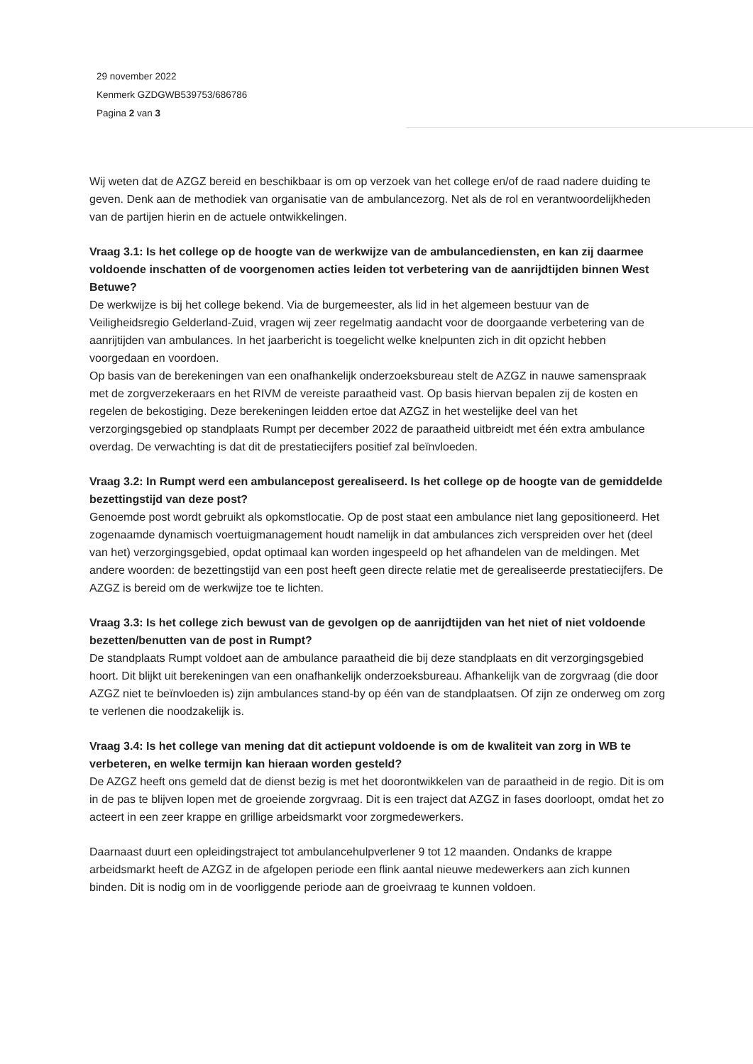29 november 2022
Kenmerk GZDGWB539753/686786
Pagina 2 van 3
Wij weten dat de AZGZ bereid en beschikbaar is om op verzoek van het college en/of de raad nadere duiding te geven. Denk aan de methodiek van organisatie van de ambulancezorg. Net als de rol en verantwoordelijkheden van de partijen hierin en de actuele ontwikkelingen.
Vraag 3.1: Is het college op de hoogte van de werkwijze van de ambulancediensten, en kan zij daarmee voldoende inschatten of de voorgenomen acties leiden tot verbetering van de aanrijdtijden binnen West Betuwe?
De werkwijze is bij het college bekend. Via de burgemeester, als lid in het algemeen bestuur van de Veiligheidsregio Gelderland-Zuid, vragen wij zeer regelmatig aandacht voor de doorgaande verbetering van de aanrijtijden van ambulances. In het jaarbericht is toegelicht welke knelpunten zich in dit opzicht hebben voorgedaan en voordoen.
Op basis van de berekeningen van een onafhankelijk onderzoeksbureau stelt de AZGZ in nauwe samenspraak met de zorgverzekeraars en het RIVM de vereiste paraatheid vast. Op basis hiervan bepalen zij de kosten en regelen de bekostiging. Deze berekeningen leidden ertoe dat AZGZ in het westelijke deel van het verzorgingsgebied op standplaats Rumpt per december 2022 de paraatheid uitbreidt met één extra ambulance overdag. De verwachting is dat dit de prestatiecijfers positief zal beïnvloeden.
Vraag 3.2: In Rumpt werd een ambulancepost gerealiseerd. Is het college op de hoogte van de gemiddelde bezettingstijd van deze post?
Genoemde post wordt gebruikt als opkomstlocatie. Op de post staat een ambulance niet lang gepositioneerd. Het zogenaamde dynamisch voertuigmanagement houdt namelijk in dat ambulances zich verspreiden over het (deel van het) verzorgingsgebied, opdat optimaal kan worden ingespeeld op het afhandelen van de meldingen. Met andere woorden: de bezettingstijd van een post heeft geen directe relatie met de gerealiseerde prestatiecijfers. De AZGZ is bereid om de werkwijze toe te lichten.
Vraag 3.3: Is het college zich bewust van de gevolgen op de aanrijdtijden van het niet of niet voldoende bezetten/benutten van de post in Rumpt?
De standplaats Rumpt voldoet aan de ambulance paraatheid die bij deze standplaats en dit verzorgingsgebied hoort. Dit blijkt uit berekeningen van een onafhankelijk onderzoeksbureau. Afhankelijk van de zorgvraag (die door AZGZ niet te beïnvloeden is) zijn ambulances stand-by op één van de standplaatsen. Of zijn ze onderweg om zorg te verlenen die noodzakelijk is.
Vraag 3.4: Is het college van mening dat dit actiepunt voldoende is om de kwaliteit van zorg in WB te verbeteren, en welke termijn kan hieraan worden gesteld?
De AZGZ heeft ons gemeld dat de dienst bezig is met het doorontwikkelen van de paraatheid in de regio. Dit is om in de pas te blijven lopen met de groeiende zorgvraag. Dit is een traject dat AZGZ in fases doorloopt, omdat het zo acteert in een zeer krappe en grillige arbeidsmarkt voor zorgmedewerkers.
Daarnaast duurt een opleidingstraject tot ambulancehulpverlener 9 tot 12 maanden. Ondanks de krappe arbeidsmarkt heeft de AZGZ in de afgelopen periode een flink aantal nieuwe medewerkers aan zich kunnen binden. Dit is nodig om in de voorliggende periode aan de groeivraag te kunnen voldoen.